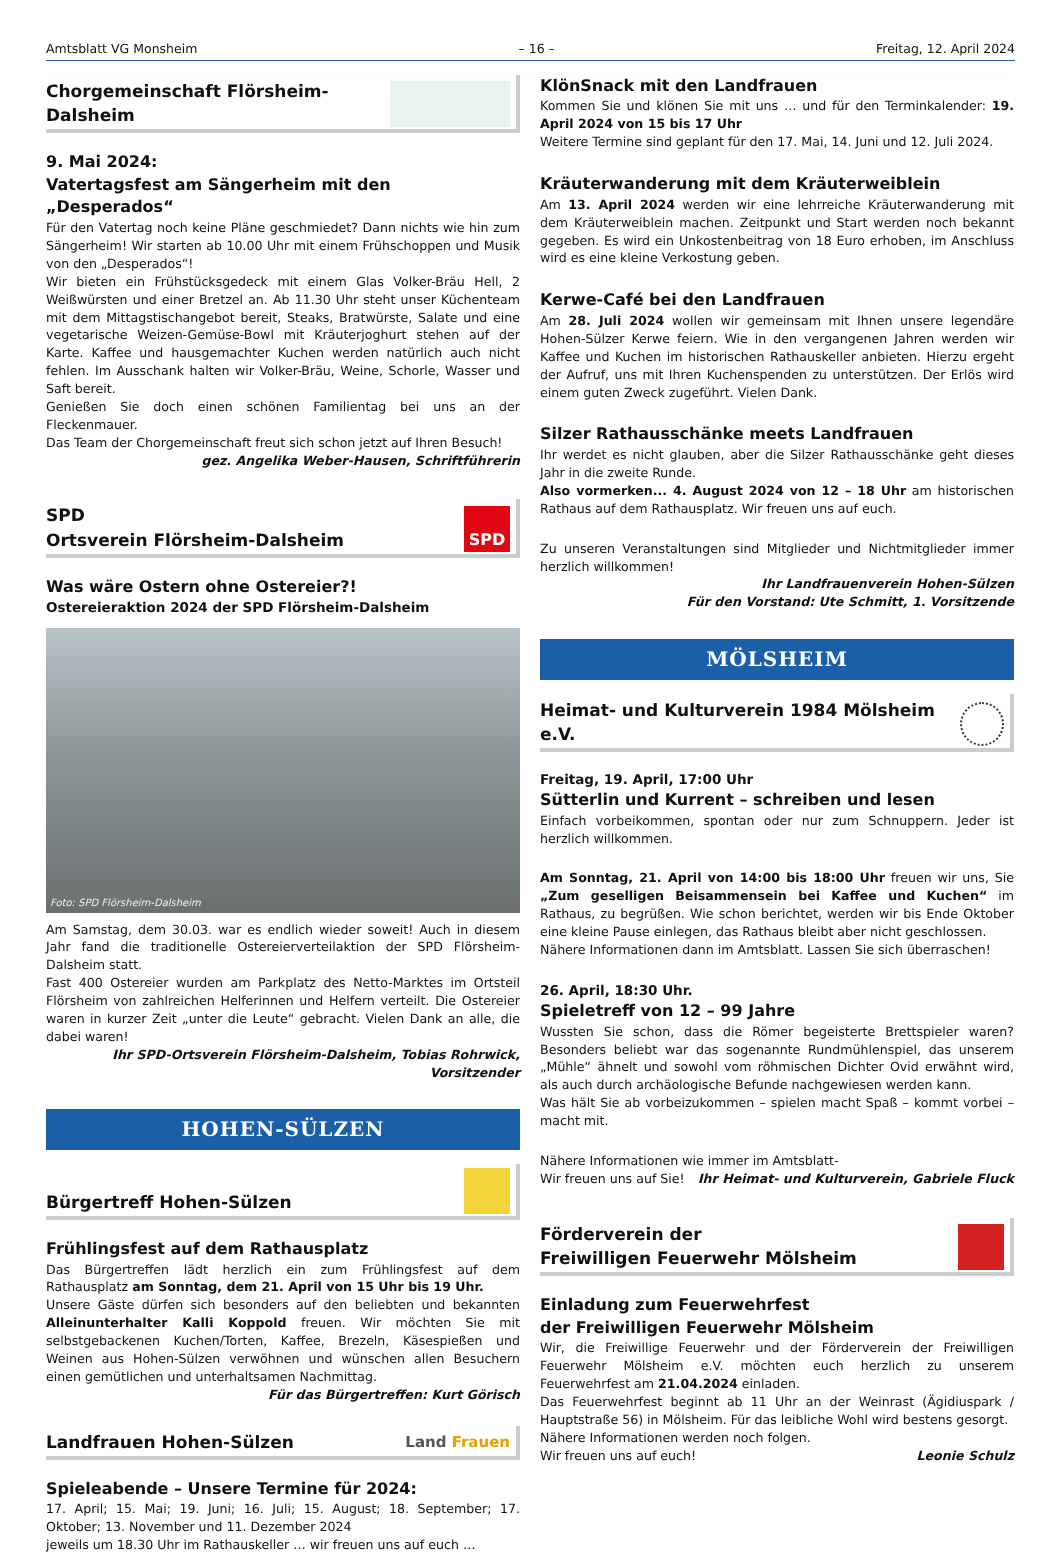Amtsblatt VG Monsheim – 16 – Freitag, 12. April 2024
Chorgemeinschaft Flörsheim-Dalsheim
9. Mai 2024:
Vatertagsfest am Sängerheim mit den „Desperados“
Für den Vatertag noch keine Pläne geschmiedet? Dann nichts wie hin zum Sängerheim! Wir starten ab 10.00 Uhr mit einem Frühschoppen und Musik von den „Desperados“!
Wir bieten ein Frühstücksgedeck mit einem Glas Volker-Bräu Hell, 2 Weißwürsten und einer Bretzel an. Ab 11.30 Uhr steht unser Küchenteam mit dem Mittagstischangebot bereit, Steaks, Bratwürste, Salate und eine vegetarische Weizen-Gemüse-Bowl mit Kräuterjoghurt stehen auf der Karte. Kaffee und hausgemachter Kuchen werden natürlich auch nicht fehlen. Im Ausschank halten wir Volker-Bräu, Weine, Schorle, Wasser und Saft bereit.
Genießen Sie doch einen schönen Familientag bei uns an der Fleckenmauer.
Das Team der Chorgemeinschaft freut sich schon jetzt auf Ihren Besuch!
gez. Angelika Weber-Hausen, Schriftführerin
SPD
Ortsverein Flörsheim-Dalsheim
SPD
Was wäre Ostern ohne Ostereier?!
Ostereieraktion 2024 der SPD Flörsheim-Dalsheim
Foto: SPD Flörsheim-Dalsheim
Am Samstag, dem 30.03. war es endlich wieder soweit! Auch in diesem Jahr fand die traditionelle Ostereierverteilaktion der SPD Flörsheim-Dalsheim statt.
Fast 400 Ostereier wurden am Parkplatz des Netto-Marktes im Ortsteil Flörsheim von zahlreichen Helferinnen und Helfern verteilt. Die Ostereier waren in kurzer Zeit „unter die Leute“ gebracht. Vielen Dank an alle, die dabei waren!
Ihr SPD-Ortsverein Flörsheim-Dalsheim, Tobias Rohrwick, Vorsitzender
HOHEN-SÜLZEN
Bürgertreff Hohen-Sülzen
Frühlingsfest auf dem Rathausplatz
Das Bürgertreffen lädt herzlich ein zum Frühlingsfest auf dem Rathausplatz am Sonntag, dem 21. April von 15 Uhr bis 19 Uhr.
Unsere Gäste dürfen sich besonders auf den beliebten und bekannten Alleinunterhalter Kalli Koppold freuen. Wir möchten Sie mit selbstgebackenen Kuchen/Torten, Kaffee, Brezeln, Käsespießen und Weinen aus Hohen-Sülzen verwöhnen und wünschen allen Besuchern einen gemütlichen und unterhaltsamen Nachmittag. Für das Bürgertreffen: Kurt Görisch
Landfrauen Hohen-Sülzen Land Frauen
Spieleabende – Unsere Termine für 2024:
17. April; 15. Mai; 19. Juni; 16. Juli; 15. August; 18. September; 17. Oktober; 13. November und 11. Dezember 2024
jeweils um 18.30 Uhr im Rathauskeller … wir freuen uns auf euch …
KlönSnack mit den Landfrauen
Kommen Sie und klönen Sie mit uns … und für den Terminkalender: 19. April 2024 von 15 bis 17 Uhr
Weitere Termine sind geplant für den 17. Mai, 14. Juni und 12. Juli 2024.
Kräuterwanderung mit dem Kräuterweiblein
Am 13. April 2024 werden wir eine lehrreiche Kräuterwanderung mit dem Kräuterweiblein machen. Zeitpunkt und Start werden noch bekannt gegeben. Es wird ein Unkostenbeitrag von 18 Euro erhoben, im Anschluss wird es eine kleine Verkostung geben.
Kerwe-Café bei den Landfrauen
Am 28. Juli 2024 wollen wir gemeinsam mit Ihnen unsere legendäre Hohen-Sülzer Kerwe feiern. Wie in den vergangenen Jahren werden wir Kaffee und Kuchen im historischen Rathauskeller anbieten. Hierzu ergeht der Aufruf, uns mit Ihren Kuchenspenden zu unterstützen. Der Erlös wird einem guten Zweck zugeführt. Vielen Dank.
Silzer Rathausschänke meets Landfrauen
Ihr werdet es nicht glauben, aber die Silzer Rathausschänke geht dieses Jahr in die zweite Runde.
Also vormerken... 4. August 2024 von 12 – 18 Uhr am historischen Rathaus auf dem Rathausplatz. Wir freuen uns auf euch.
Zu unseren Veranstaltungen sind Mitglieder und Nichtmitglieder immer herzlich willkommen!
Ihr Landfrauenverein Hohen-Sülzen
Für den Vorstand: Ute Schmitt, 1. Vorsitzende
MÖLSHEIM
Heimat- und Kulturverein 1984 Mölsheim e.V.
Freitag, 19. April, 17:00 Uhr
Sütterlin und Kurrent – schreiben und lesen
Einfach vorbeikommen, spontan oder nur zum Schnuppern. Jeder ist herzlich willkommen.
Am Sonntag, 21. April von 14:00 bis 18:00 Uhr freuen wir uns, Sie „Zum geselligen Beisammensein bei Kaffee und Kuchen“ im Rathaus, zu begrüßen. Wie schon berichtet, werden wir bis Ende Oktober eine kleine Pause einlegen, das Rathaus bleibt aber nicht geschlossen.
Nähere Informationen dann im Amtsblatt. Lassen Sie sich überraschen!
26. April, 18:30 Uhr.
Spieletreff von 12 – 99 Jahre
Wussten Sie schon, dass die Römer begeisterte Brettspieler waren? Besonders beliebt war das sogenannte Rundmühlenspiel, das unserem „Mühle“ ähnelt und sowohl vom röhmischen Dichter Ovid erwähnt wird, als auch durch archäologische Befunde nachgewiesen werden kann.
Was hält Sie ab vorbeizukommen – spielen macht Spaß – kommt vorbei – macht mit.
Nähere Informationen wie immer im Amtsblatt-
Wir freuen uns auf Sie! Ihr Heimat- und Kulturverein, Gabriele Fluck
Förderverein der
Freiwilligen Feuerwehr Mölsheim
Einladung zum Feuerwehrfest
der Freiwilligen Feuerwehr Mölsheim
Wir, die Freiwillige Feuerwehr und der Förderverein der Freiwilligen Feuerwehr Mölsheim e.V. möchten euch herzlich zu unserem Feuerwehrfest am 21.04.2024 einladen.
Das Feuerwehrfest beginnt ab 11 Uhr an der Weinrast (Ägidiuspark / Hauptstraße 56) in Mölsheim. Für das leibliche Wohl wird bestens gesorgt.
Nähere Informationen werden noch folgen.
Wir freuen uns auf euch! Leonie Schulz